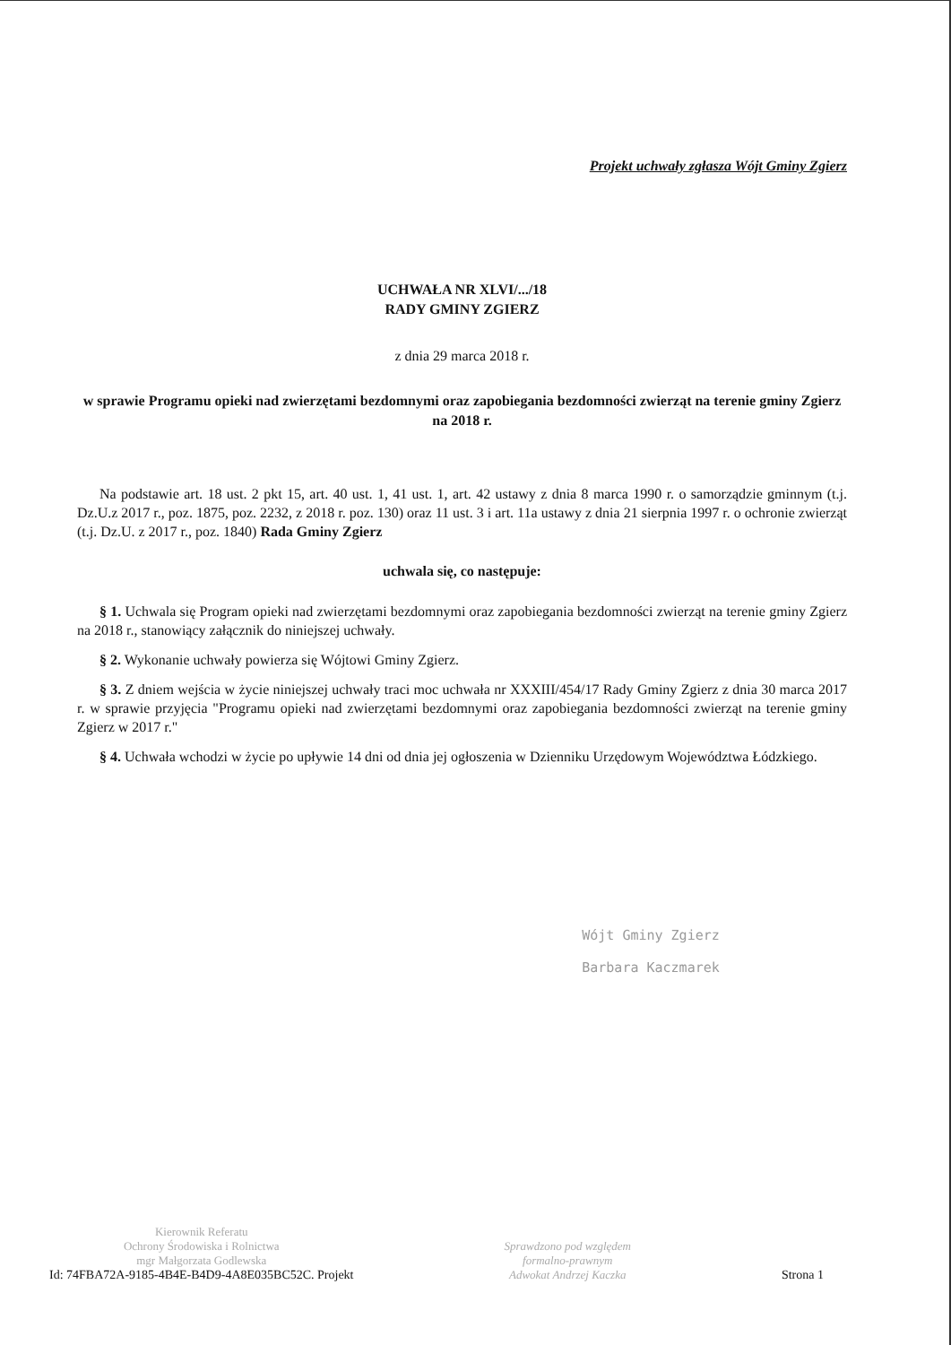Projekt uchwały zgłasza Wójt Gminy Zgierz
UCHWAŁA NR XLVI/.../18
RADY GMINY ZGIERZ
z dnia 29 marca 2018 r.
w sprawie Programu opieki nad zwierzętami bezdomnymi oraz zapobiegania bezdomności zwierząt na terenie gminy Zgierz na 2018 r.
Na podstawie art. 18 ust. 2 pkt 15, art. 40 ust. 1, 41 ust. 1, art. 42 ustawy z dnia 8 marca 1990 r. o samorządzie gminnym (t.j. Dz.U.z 2017 r., poz. 1875, poz. 2232, z 2018 r. poz. 130) oraz 11 ust. 3 i art. 11a ustawy z dnia 21 sierpnia 1997 r. o ochronie zwierząt (t.j. Dz.U. z 2017 r., poz. 1840) Rada Gminy Zgierz
uchwala się, co następuje:
§ 1. Uchwala się Program opieki nad zwierzętami bezdomnymi oraz zapobiegania bezdomności zwierząt na terenie gminy Zgierz na 2018 r., stanowiący załącznik do niniejszej uchwały.
§ 2. Wykonanie uchwały powierza się Wójtowi Gminy Zgierz.
§ 3. Z dniem wejścia w życie niniejszej uchwały traci moc uchwała nr XXXIII/454/17 Rady Gminy Zgierz z dnia 30 marca 2017 r. w sprawie przyjęcia "Programu opieki nad zwierzętami bezdomnymi oraz zapobiegania bezdomności zwierząt na terenie gminy Zgierz w 2017 r."
§ 4. Uchwała wchodzi w życie po upływie 14 dni od dnia jej ogłoszenia w Dzienniku Urzędowym Województwa Łódzkiego.
Wójt Gminy Zgierz
Barbara Kaczmarek
Kierownik Referatu
Ochrony Środowiska i Rolnictwa
mgr Małgorzata Godlewska
Id: 74FBA72A-9185-4B4E-B4D9-4A8E035BC52C. Projekt
Sprawdzono pod względem
formalno-prawnym
Adwokat Andrzej Kaczka
Strona 1